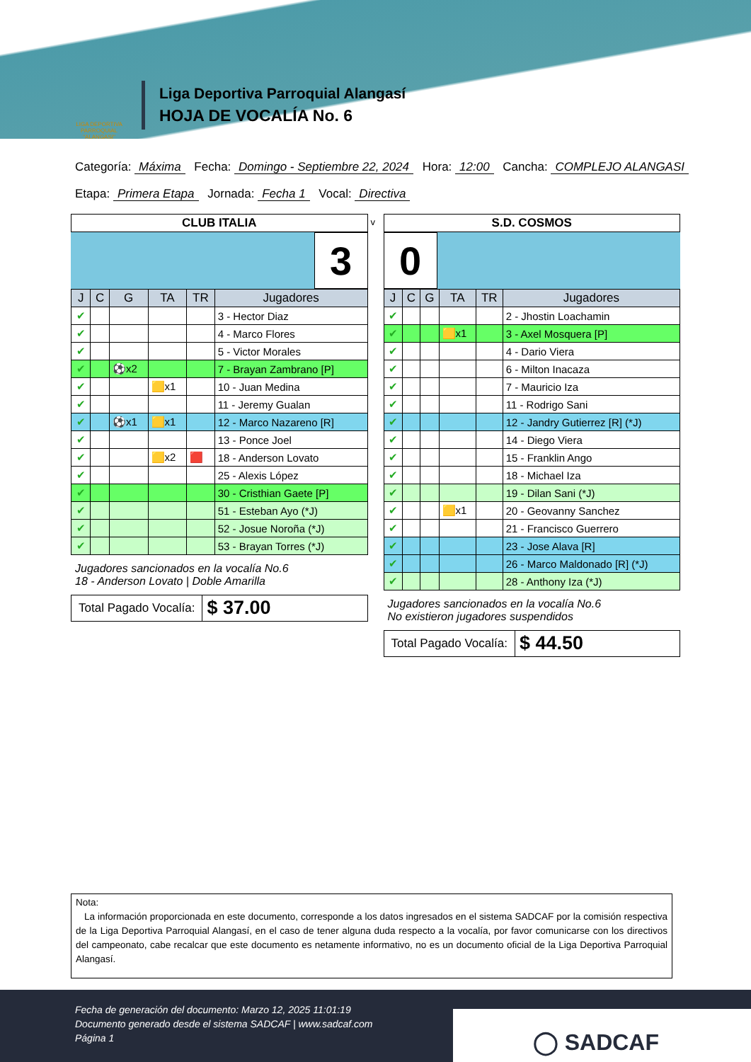LIGA DEPORTIVA PARROQUIAL "ALANGASI"
Liga Deportiva Parroquial Alangasí
HOJA DE VOCALÍA No. 6
Categoría: Máxima Fecha: Domingo - Septiembre 22, 2024 Hora: 12:00 Cancha: COMPLEJO ALANGASI
Etapa: Primera Etapa Jornada: Fecha 1 Vocal: Directiva
| CLUB ITALIA |
3
| J | C | G | TA | TR | Jugadores |
| --- | --- | --- | --- | --- | --- |
| ✔ | | | | | 3 - Hector Diaz |
| ✔ | | | | | 4 - Marco Flores |
| ✔ | | | | | 5 - Victor Morales |
| ✔ | | ⚽x2 | | | 7 - Brayan Zambrano [P] |
| ✔ | | | 🟨x1 | | 10 - Juan Medina |
| ✔ | | | | | 11 - Jeremy Gualan |
| ✔ | | ⚽x1 | 🟨x1 | | 12 - Marco Nazareno [R] |
| ✔ | | | | | 13 - Ponce Joel |
| ✔ | | | 🟨x2 | 🟥 | 18 - Anderson Lovato |
| ✔ | | | | | 25 - Alexis López |
| ✔ | | | | | 30 - Cristhian Gaete [P] |
| ✔ | | | | | 51 - Esteban Ayo (*J) |
| ✔ | | | | | 52 - Josue Noroña (*J) |
| ✔ | | | | | 53 - Brayan Torres (*J) |
Jugadores sancionados en la vocalía No.6
18 - Anderson Lovato | Doble Amarilla
Total Pagado Vocalía:
$ 37.00
v
| S.D. COSMOS |
0
| J | C | G | TA | TR | Jugadores |
| --- | --- | --- | --- | --- | --- |
| ✔ | | | | | 2 - Jhostin Loachamin |
| ✔ | | | 🟨x1 | | 3 - Axel Mosquera [P] |
| ✔ | | | | | 4 - Dario Viera |
| ✔ | | | | | 6 - Milton Inacaza |
| ✔ | | | | | 7 - Mauricio Iza |
| ✔ | | | | | 11 - Rodrigo Sani |
| ✔ | | | | | 12 - Jandry Gutierrez [R] (*J) |
| ✔ | | | | | 14 - Diego Viera |
| ✔ | | | | | 15 - Franklin Ango |
| ✔ | | | | | 18 - Michael Iza |
| ✔ | | | | | 19 - Dilan Sani (*J) |
| ✔ | | | 🟨x1 | | 20 - Geovanny Sanchez |
| ✔ | | | | | 21 - Francisco Guerrero |
| ✔ | | | | | 23 - Jose Alava [R] |
| ✔ | | | | | 26 - Marco Maldonado [R] (*J) |
| ✔ | | | | | 28 - Anthony Iza (*J) |
Jugadores sancionados en la vocalía No.6
No existieron jugadores suspendidos
Total Pagado Vocalía:
$ 44.50
Nota:
La información proporcionada en este documento, corresponde a los datos ingresados en el sistema SADCAF por la comisión respectiva de la Liga Deportiva Parroquial Alangasí, en el caso de tener alguna duda respecto a la vocalía, por favor comunicarse con los directivos del campeonato, cabe recalcar que este documento es netamente informativo, no es un documento oficial de la Liga Deportiva Parroquial Alangasí.
Fecha de generación del documento: Marzo 12, 2025 11:01:19
Documento generado desde el sistema SADCAF | www.sadcaf.com
Página 1
◯ SADCAF